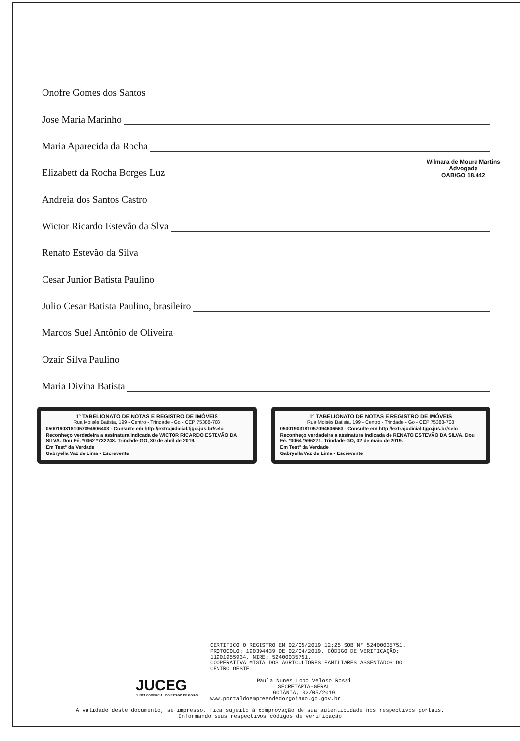Onofre Gomes dos Santos
Jose Maria Marinho
Maria Aparecida da Rocha
Elizabett da Rocha Borges Luz
Andreia dos Santos Castro
Wictor Ricardo Estevão da Slva
Renato Estevão da Silva
Cesar Junior Batista Paulino
Julio Cesar Batista Paulino, brasileiro
Marcos Suel Antônio de Oliveira
Ozair Silva Paulino
Maria Divina Batista
1º TABELIONATO DE NOTAS E REGISTRO DE IMÓVEIS
Rua Moisés Batista, 199 - Centro - Trindade - Go - CEP 75388-708
05001903181057094606403 - Consulte em http://extrajudicial.tjgo.jus.br/selo
Reconheço verdadeira a assinatura indicada de WICTOR RICARDO ESTEVÃO DA SILVA. Dou Fé. *0062 *732248. Trindade-GO, 30 de abril de 2019.
Em Test° da Verdade
Gabryella Vaz de Lima - Escrevente
1º TABELIONATO DE NOTAS E REGISTRO DE IMÓVEIS
Rua Moisés Batista, 199 - Centro - Trindade - Go - CEP 75388-708
05001903181057094606563 - Consulte em http://extrajudicial.tjgo.jus.br/selo
Reconheço verdadeira a assinatura indicada de RENATO ESTEVÃO DA SILVA. Dou Fé. *0064 *596271. Trindade-GO, 02 de maio de 2019.
Em Test° da Verdade
Gabryella Vaz de Lima - Escrevente
Wilmara de Moura Martins
Advogada
OAB/GO 18.442
JUCEG
JUNTA COMERCIAL DO ESTADO DE GOIÁS
CERTIFICO O REGISTRO EM 02/05/2019 12:25 SOB N° 52400035751.
PROTOCOLO: 190394439 DE 02/04/2019. CÓDIGO DE VERIFICAÇÃO:
11901955934. NIRE: 52400035751.
COOPERATIVA MISTA DOS AGRICULTORES FAMILIARES ASSENTADOS DO
CENTRO OESTE.
Paula Nunes Lobo Veloso Rossi
SECRETÁRIA-GERAL
GOIÂNIA, 02/05/2019
www.portaldoempreendedorgoiano.go.gov.br
A validade deste documento, se impresso, fica sujeito à comprovação de sua autenticidade nos respectivos portais.
Informando seus respectivos códigos de verificação